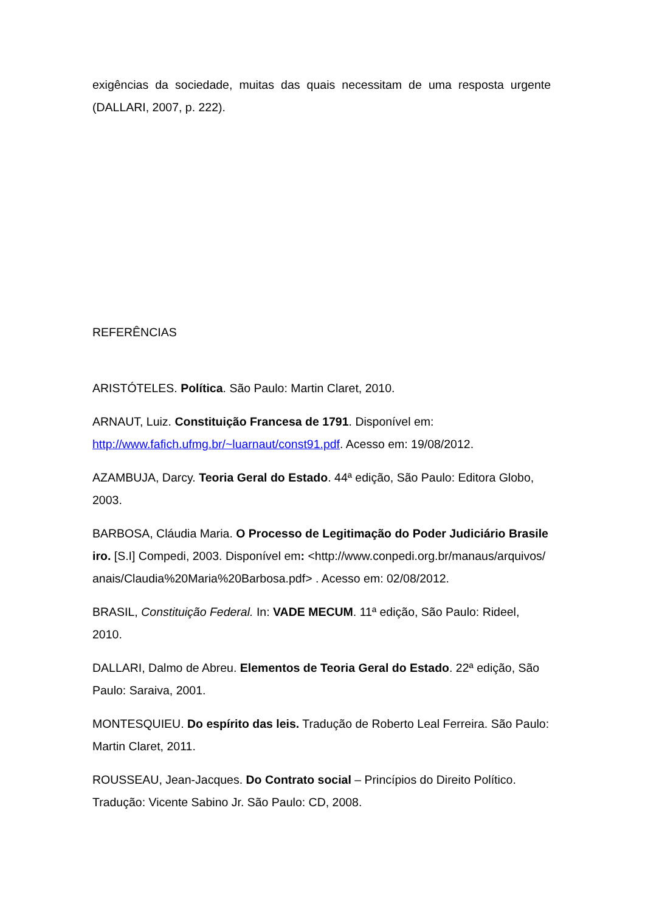exigências da sociedade, muitas das quais necessitam de uma resposta urgente (DALLARI, 2007, p. 222).
REFERÊNCIAS
ARISTÓTELES. Política. São Paulo: Martin Claret, 2010.
ARNAUT, Luiz. Constituição Francesa de 1791. Disponível em: http://www.fafich.ufmg.br/~luarnaut/const91.pdf. Acesso em: 19/08/2012.
AZAMBUJA, Darcy. Teoria Geral do Estado. 44ª edição, São Paulo: Editora Globo, 2003.
BARBOSA, Cláudia Maria. O Processo de Legitimação do Poder Judiciário Brasileiro. [S.I] Compedi, 2003. Disponível em: <http://www.conpedi.org.br/manaus/arquivos/anais/Claudia%20Maria%20Barbosa.pdf> . Acesso em: 02/08/2012.
BRASIL, Constituição Federal. In: VADE MECUM. 11ª edição, São Paulo: Rideel, 2010.
DALLARI, Dalmo de Abreu. Elementos de Teoria Geral do Estado. 22ª edição, São Paulo: Saraiva, 2001.
MONTESQUIEU. Do espírito das leis. Tradução de Roberto Leal Ferreira. São Paulo: Martin Claret, 2011.
ROUSSEAU, Jean-Jacques. Do Contrato social – Princípios do Direito Político. Tradução: Vicente Sabino Jr. São Paulo: CD, 2008.